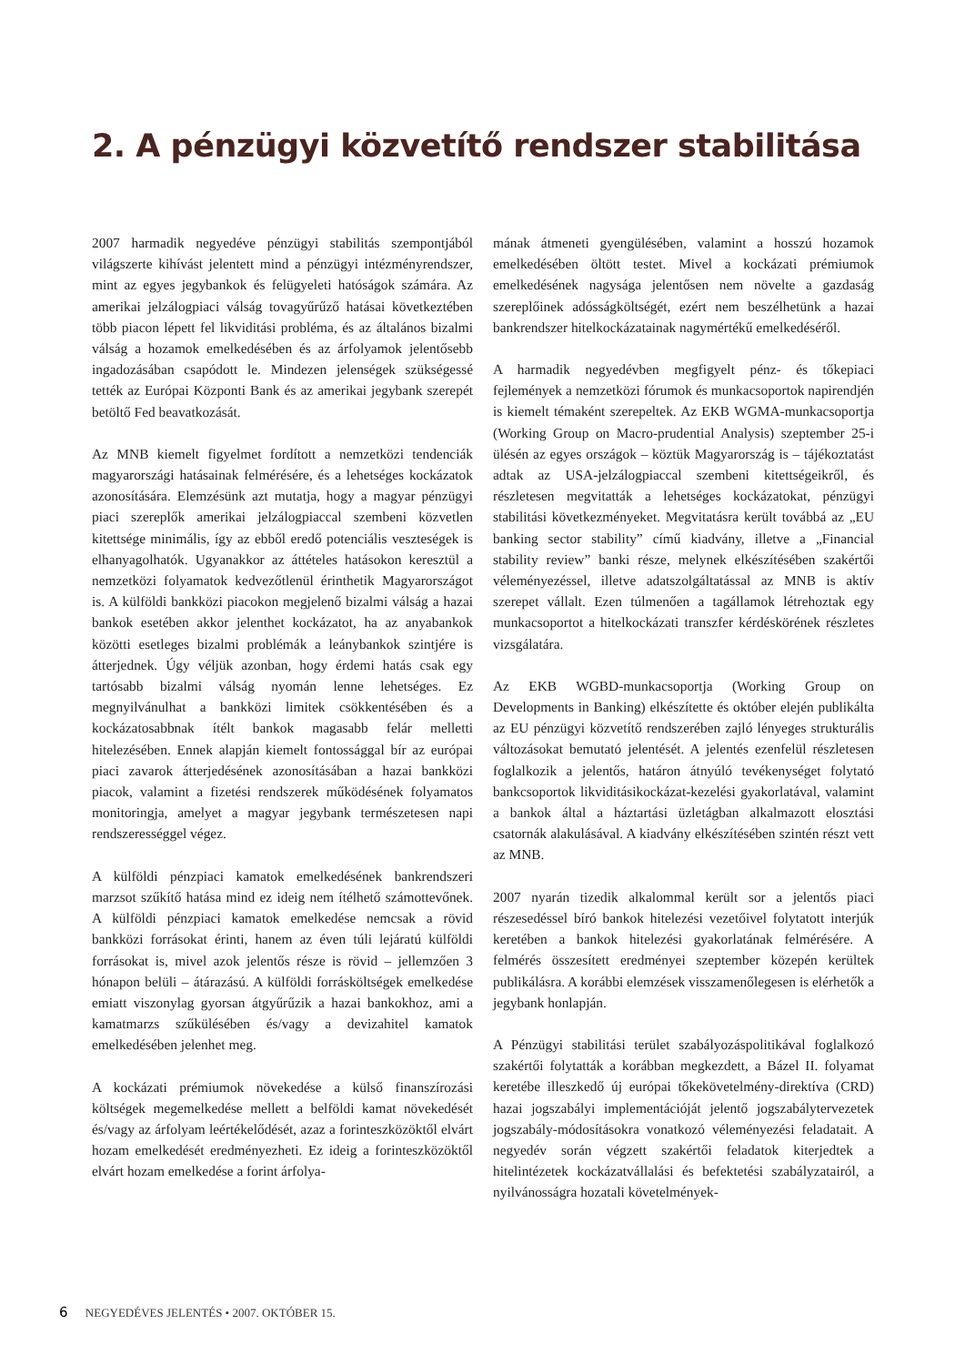2. A pénzügyi közvetítő rendszer stabilitása
2007 harmadik negyedéve pénzügyi stabilitás szempontjából világszerte kihívást jelentett mind a pénzügyi intézményrendszer, mint az egyes jegybankok és felügyeleti hatóságok számára. Az amerikai jelzálogpiaci válság tovagyűrűző hatásai következtében több piacon lépett fel likviditási probléma, és az általános bizalmi válság a hozamok emelkedésében és az árfolyamok jelentősebb ingadozásában csapódott le. Mindezen jelenségek szükségessé tették az Európai Központi Bank és az amerikai jegybank szerepét betöltő Fed beavatkozását.
Az MNB kiemelt figyelmet fordított a nemzetközi tendenciák magyarországi hatásainak felmérésére, és a lehetséges kockázatok azonosítására. Elemzésünk azt mutatja, hogy a magyar pénzügyi piaci szereplők amerikai jelzálogpiaccal szembeni közvetlen kitettsége minimális, így az ebből eredő potenciális veszteségek is elhanyagolhatók. Ugyanakkor az áttételes hatásokon keresztül a nemzetközi folyamatok kedvezőtlenül érinthetik Magyarországot is. A külföldi bankközi piacokon megjelenő bizalmi válság a hazai bankok esetében akkor jelenthet kockázatot, ha az anyabankok közötti esetleges bizalmi problémák a leánybankok szintjére is átterjednek. Úgy véljük azonban, hogy érdemi hatás csak egy tartósabb bizalmi válság nyomán lenne lehetséges. Ez megnyilvánulhat a bankközi limitek csökkentésében és a kockázatosabbnak ítélt bankok magasabb felár melletti hitelezésében. Ennek alapján kiemelt fontossággal bír az európai piaci zavarok átterjedésének azonosításában a hazai bankközi piacok, valamint a fizetési rendszerek működésének folyamatos monitoringja, amelyet a magyar jegybank természetesen napi rendszerességgel végez.
A külföldi pénzpiaci kamatok emelkedésének bankrendszeri marzsot szűkítő hatása mind ez ideig nem ítélhető számottevőnek. A külföldi pénzpiaci kamatok emelkedése nemcsak a rövid bankközi forrásokat érinti, hanem az éven túli lejáratú külföldi forrásokat is, mivel azok jelentős része is rövid – jellemzően 3 hónapon belüli – átárazású. A külföldi forrásköltségek emelkedése emiatt viszonylag gyorsan átgyűrűzik a hazai bankokhoz, ami a kamatmarzs szűkülésében és/vagy a devizahitel kamatok emelkedésében jelenhet meg.
A kockázati prémiumok növekedése a külső finanszírozási költségek megemelkedése mellett a belföldi kamat növekedését és/vagy az árfolyam leértékelődését, azaz a forinteszközöktől elvárt hozam emelkedését eredményezheti. Ez ideig a forinteszközöktől elvárt hozam emelkedése a forint árfolya-
mának átmeneti gyengülésében, valamint a hosszú hozamok emelkedésében öltött testet. Mivel a kockázati prémiumok emelkedésének nagysága jelentősen nem növelte a gazdaság szereplőinek adósságköltségét, ezért nem beszélhetünk a hazai bankrendszer hitelkockázatainak nagymértékű emelkedéséről.
A harmadik negyedévben megfigyelt pénz- és tőkepiaci fejlemények a nemzetközi fórumok és munkacsoportok napirendjén is kiemelt témaként szerepeltek. Az EKB WGMA-munkacsoportja (Working Group on Macro-prudential Analysis) szeptember 25-i ülésén az egyes országok – köztük Magyarország is – tájékoztatást adtak az USA-jelzálogpiaccal szembeni kitettségeikről, és részletesen megvitatták a lehetséges kockázatokat, pénzügyi stabilitási következményeket. Megvitatásra került továbbá az „EU banking sector stability” című kiadvány, illetve a „Financial stability review” banki része, melynek elkészítésében szakértői véleményezéssel, illetve adatszolgáltatással az MNB is aktív szerepet vállalt. Ezen túlmenően a tagállamok létrehoztak egy munkacsoportot a hitelkockázati transzfer kérdéskörének részletes vizsgálatára.
Az EKB WGBD-munkacsoportja (Working Group on Developments in Banking) elkészítette és október elején publikálta az EU pénzügyi közvetítő rendszerében zajló lényeges strukturális változásokat bemutató jelentését. A jelentés ezenfelül részletesen foglalkozik a jelentős, határon átnyúló tevékenységet folytató bankcsoportok likviditásikockázat-kezelési gyakorlatával, valamint a bankok által a háztartási üzletágban alkalmazott elosztási csatornák alakulásával. A kiadvány elkészítésében szintén részt vett az MNB.
2007 nyarán tizedik alkalommal került sor a jelentős piaci részesedéssel bíró bankok hitelezési vezetőivel folytatott interjúk keretében a bankok hitelezési gyakorlatának felmérésére. A felmérés összesített eredményei szeptember közepén kerültek publikálásra. A korábbi elemzések visszamenőlegesen is elérhetők a jegybank honlapján.
A Pénzügyi stabilitási terület szabályozáspolitikával foglalkozó szakértői folytatták a korábban megkezdett, a Bázel II. folyamat keretébe illeszkedő új európai tőkekövetelmény-direktíva (CRD) hazai jogszabályi implementációját jelentő jogszabálytervezetek jogszabály-módosításokra vonatkozó véleményezési feladatait. A negyedév során végzett szakértői feladatok kiterjedtek a hitelintézetek kockázatvállalási és befektetési szabályzatairól, a nyilvánosságra hozatali követelmények-
6 NEGYEDÉVES JELENTÉS • 2007. OKTÓBER 15.